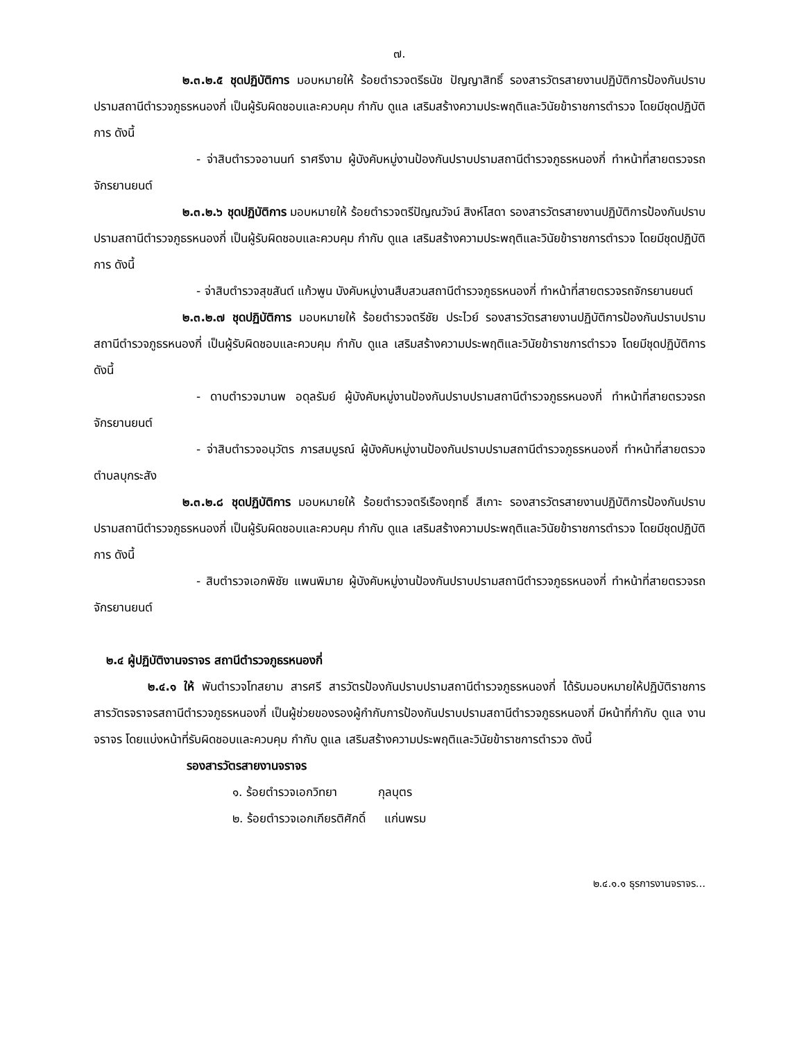๗.
๒.๓.๒.๕ ชุดปฏิบัติการ มอบหมายให้ ร้อยตำรวจตรีธนัช ปัญญาสิทธิ์ รองสารวัตรสายงานปฏิบัติการป้องกันปราบปรามสถานีตำรวจภูธรหนองกี่ เป็นผู้รับผิดชอบและควบคุม กำกับ ดูแล เสริมสร้างความประพฤติและวินัยข้าราชการตำรวจ โดยมีชุดปฏิบัติการ ดังนี้
- จ่าสิบตำรวจอานนท์ ราศรีงาม ผู้บังคับหมู่งานป้องกันปราบปรามสถานีตำรวจภูธรหนองกี่ ทำหน้าที่สายตรวจรถจักรยานยนต์
๒.๓.๒.๖ ชุดปฏิบัติการ มอบหมายให้ ร้อยตำรวจตรีปัญณวัจน์ สิงห์โสดา รองสารวัตรสายงานปฏิบัติการป้องกันปราบปรามสถานีตำรวจภูธรหนองกี่ เป็นผู้รับผิดชอบและควบคุม กำกับ ดูแล เสริมสร้างความประพฤติและวินัยข้าราชการตำรวจ โดยมีชุดปฏิบัติการ ดังนี้
- จ่าสิบตำรวจสุขสันต์ แก้วพูน บังคับหมู่งานสืบสวนสถานีตำรวจภูธรหนองกี่ ทำหน้าที่สายตรวจรถจักรยานยนต์
๒.๓.๒.๗ ชุดปฏิบัติการ มอบหมายให้ ร้อยตำรวจตรีชัย ประไวย์ รองสารวัตรสายงานปฏิบัติการป้องกันปราบปรามสถานีตำรวจภูธรหนองกี่ เป็นผู้รับผิดชอบและควบคุม กำกับ ดูแล เสริมสร้างความประพฤติและวินัยข้าราชการตำรวจ โดยมีชุดปฏิบัติการ ดังนี้
- ดาบตำรวจมานพ อดุลรัมย์ ผู้บังคับหมู่งานป้องกันปราบปรามสถานีตำรวจภูธรหนองกี่ ทำหน้าที่สายตรวจรถจักรยานยนต์
- จ่าสิบตำรวจอนุวัตร ภารสมบูรณ์ ผู้บังคับหมู่งานป้องกันปราบปรามสถานีตำรวจภูธรหนองกี่ ทำหน้าที่สายตรวจตำบลบุกระสัง
๒.๓.๒.๘ ชุดปฏิบัติการ มอบหมายให้ ร้อยตำรวจตรีเรืองฤทธิ์ สีเกาะ รองสารวัตรสายงานปฏิบัติการป้องกันปราบปรามสถานีตำรวจภูธรหนองกี่ เป็นผู้รับผิดชอบและควบคุม กำกับ ดูแล เสริมสร้างความประพฤติและวินัยข้าราชการตำรวจ โดยมีชุดปฏิบัติการ ดังนี้
- สิบตำรวจเอกพิชัย แพนพิมาย ผู้บังคับหมู่งานป้องกันปราบปรามสถานีตำรวจภูธรหนองกี่ ทำหน้าที่สายตรวจรถจักรยานยนต์
๒.๔ ผู้ปฏิบัติงานจราจร สถานีตำรวจภูธรหนองกี่
๒.๔.๑ ให้ พันตำรวจโทสยาม สารศรี สารวัตรป้องกันปราบปรามสถานีตำรวจภูธรหนองกี่ ได้รับมอบหมายให้ปฏิบัติราชการ สารวัตรจราจรสถานีตำรวจภูธรหนองกี่ เป็นผู้ช่วยของรองผู้กำกับการป้องกันปราบปรามสถานีตำรวจภูธรหนองกี่ มีหน้าที่กำกับ ดูแล งานจราจร โดยแบ่งหน้าที่รับผิดชอบและควบคุม กำกับ ดูแล เสริมสร้างความประพฤติและวินัยข้าราชการตำรวจ ดังนี้
รองสารวัตรสายงานจราจร
๑. ร้อยตำรวจเอกวิทยา กุลบุตร
๒. ร้อยตำรวจเอกเกียรติศักดิ์ แก่นพรม
๒.๔.๑.๑ ธุรการงานจราจร...